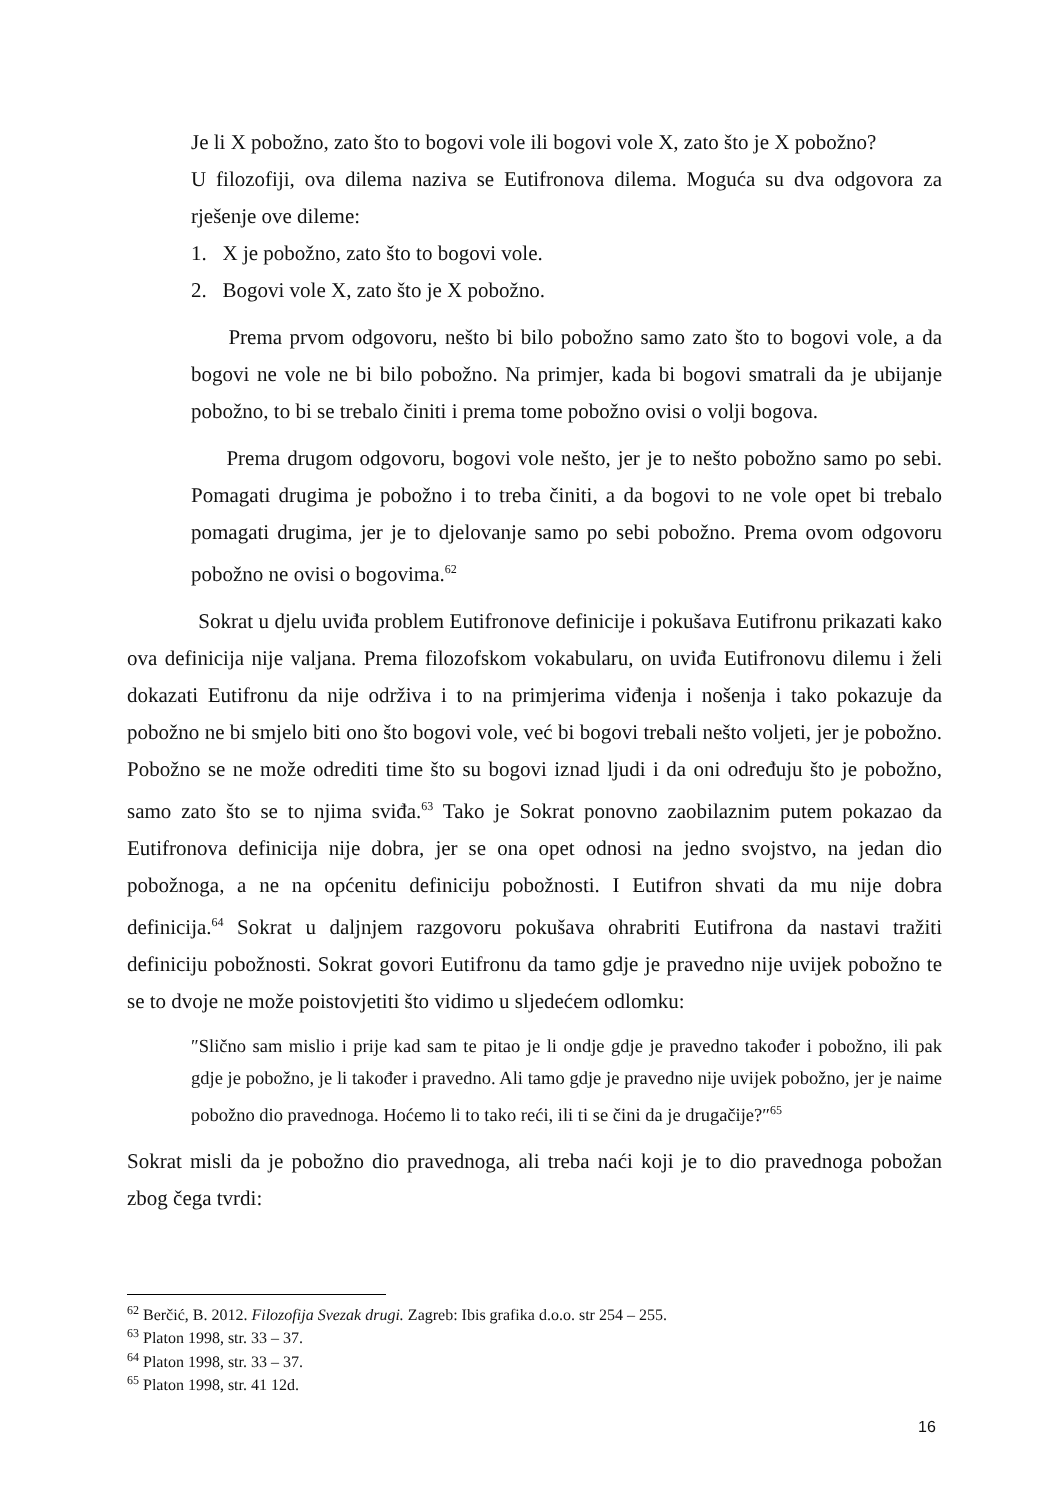Je li X pobožno, zato što to bogovi vole ili bogovi vole X, zato što je X pobožno?
U filozofiji, ova dilema naziva se Eutifronova dilema. Moguća su dva odgovora za rješenje ove dileme:
1. X je pobožno, zato što to bogovi vole.
2. Bogovi vole X, zato što je X pobožno.
Prema prvom odgovoru, nešto bi bilo pobožno samo zato što to bogovi vole, a da bogovi ne vole ne bi bilo pobožno. Na primjer, kada bi bogovi smatrali da je ubijanje pobožno, to bi se trebalo činiti i prema tome pobožno ovisi o volji bogova.
Prema drugom odgovoru, bogovi vole nešto, jer je to nešto pobožno samo po sebi. Pomagati drugima je pobožno i to treba činiti, a da bogovi to ne vole opet bi trebalo pomagati drugima, jer je to djelovanje samo po sebi pobožno. Prema ovom odgovoru pobožno ne ovisi o bogovima.<sup>62</sup>
Sokrat u djelu uviđa problem Eutifronove definicije i pokušava Eutifronu prikazati kako ova definicija nije valjana. Prema filozofskom vokabularu, on uviđa Eutifronovu dilemu i želi dokazati Eutifronu da nije održiva i to na primjerima viđenja i nošenja i tako pokazuje da pobožno ne bi smjelo biti ono što bogovi vole, već bi bogovi trebali nešto voljeti, jer je pobožno. Pobožno se ne može odrediti time što su bogovi iznad ljudi i da oni određuju što je pobožno, samo zato što se to njima sviđa.<sup>63</sup> Tako je Sokrat ponovno zaobilaznim putem pokazao da Eutifronova definicija nije dobra, jer se ona opet odnosi na jedno svojstvo, na jedan dio pobožnoga, a ne na općenitu definiciju pobožnosti. I Eutifron shvati da mu nije dobra definicija.<sup>64</sup> Sokrat u daljnjem razgovoru pokušava ohrabriti Eutifrona da nastavi tražiti definiciju pobožnosti. Sokrat govori Eutifronu da tamo gdje je pravedno nije uvijek pobožno te se to dvoje ne može poistovjetiti što vidimo u sljedećem odlomku:
″Slično sam mislio i prije kad sam te pitao je li ondje gdje je pravedno također i pobožno, ili pak gdje je pobožno, je li također i pravedno. Ali tamo gdje je pravedno nije uvijek pobožno, jer je naime pobožno dio pravednoga. Hoćemo li to tako reći, ili ti se čini da je drugačije?″<sup>65</sup>
Sokrat misli da je pobožno dio pravednoga, ali treba naći koji je to dio pravednoga pobožan zbog čega tvrdi:
<sup>62</sup> Berčić, B. 2012. Filozofija Svezak drugi. Zagreb: Ibis grafika d.o.o. str 254 – 255.
<sup>63</sup> Platon 1998, str. 33 – 37.
<sup>64</sup> Platon 1998, str. 33 – 37.
<sup>65</sup> Platon 1998, str. 41 12d.
16